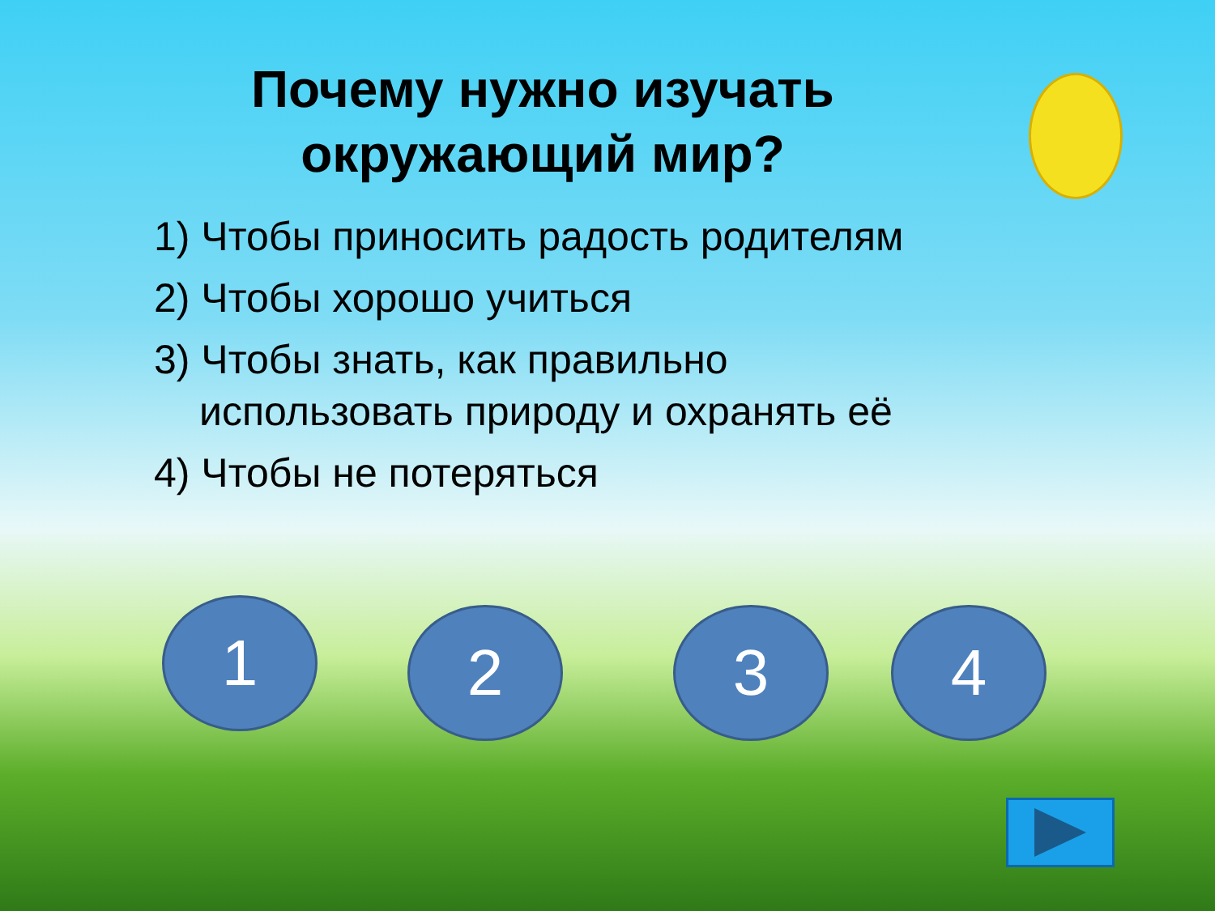Почему нужно изучать
окружающий мир?
1) Чтобы приносить радость родителям
2) Чтобы хорошо учиться
3) Чтобы знать, как правильно использовать природу и охранять её
4) Чтобы не потеряться
1 2 3 4